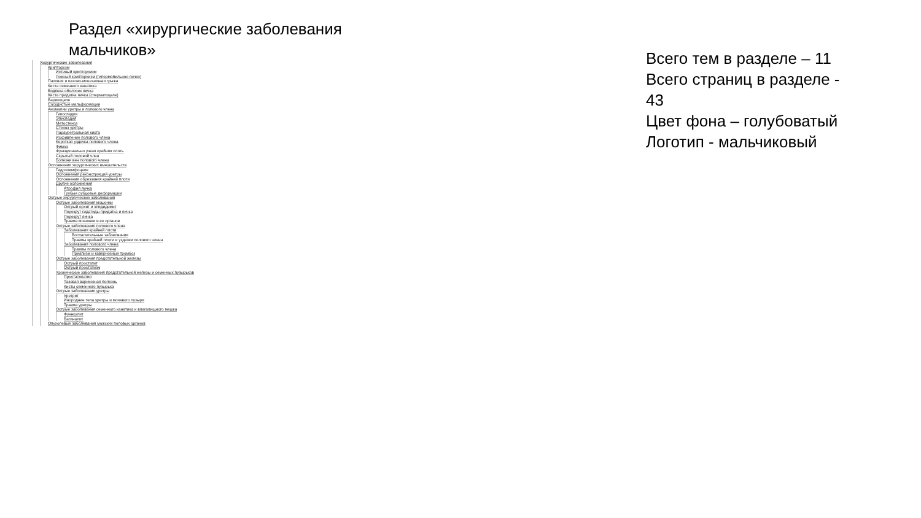Раздел «хирургические заболевания мальчиков»
Хирургические заболевания
Крипторхзм
Истиный крипторхизм
Ложный крипторхизм (гипермобильное яичко)
Паховая и пахово-мошоночная грыжа
Киста семенного канатика
Водянка оболочек яичка
Киста придатка яичка (сперматоцеле)
Варикоцеле
Сосудистые мальформации
Аномалии уретры и полового члена
Гипоспадия
Эписпадия
Метостеноз
Стеноз уретры
Парауретральная киста
Искривление полового члена
Короткая уздечка полового члена
Фимоз
Функционально узкая крайняя плоть
Скрытый половой член
Болезни вен полового члена
Осложнения хирургических вмешательств
Гидролимфоцеле
Осложнения реконструкций уретры
Осложнения обреззания крайней плоти
Другие осложнения
Атрофия яичка
Грубые рубцовые деформации
Острые хирургические заболевания
Острые заболевания мошонки
Острый орхит и эпидидимит
Перекрут гидатиды придатка и яичка
Перекрут яичка
Травма мошонки и ее органов
Острые заболевания полового члена
Заболевания крайней плоти
Воспалительные забоелвания
Травмы крайней плоти и уздечки полового члена
Заболевания полового члена
Травмы полового члена
Приапизм и кавернозный тромбоз
Острые заболевания предстательной железы
Острый простатит
Острый простатизм
Хронические заболевания предстательной железы и семенных пузырьков
Простатопатия
Тазовая варикозная болезнь
Кисты семенного пузырька
Острые заболевания уретры
Уретрит
Инородние тела уретры и мочевого пузыря
Травма уретры
Острые заболевания семенного канатика и влагалищного мешка
Фуннкулит
Вагиналит
Опухолевые заболевания можских половых органов
Всего тем в разделе – 11
Всего страниц в разделе -
43
Цвет фона – голубоватый
Логотип - мальчиковый